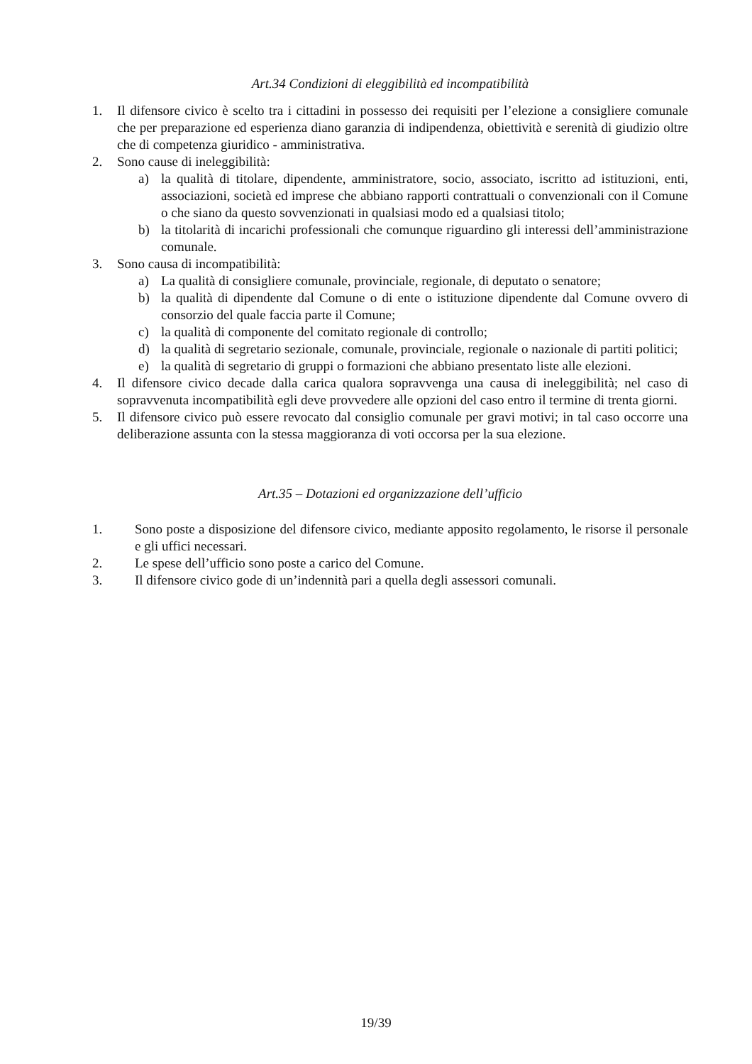Art.34 Condizioni di eleggibilità ed incompatibilità
1. Il difensore civico è scelto tra i cittadini in possesso dei requisiti per l’elezione a consigliere comunale che per preparazione ed esperienza diano garanzia di indipendenza, obiettività e serenità di giudizio oltre che di competenza giuridico - amministrativa.
2. Sono cause di ineleggibilità:
a) la qualità di titolare, dipendente, amministratore, socio, associato, iscritto ad istituzioni, enti, associazioni, società ed imprese che abbiano rapporti contrattuali o convenzionali con il Comune o che siano da questo sovvenzionati in qualsiasi modo ed a qualsiasi titolo;
b) la titolarità di incarichi professionali che comunque riguardino gli interessi dell’amministrazione comunale.
3. Sono causa di incompatibilità:
a) La qualità di consigliere comunale, provinciale, regionale, di deputato o senatore;
b) la qualità di dipendente dal Comune o di ente o istituzione dipendente dal Comune ovvero di consorzio del quale faccia parte il Comune;
c) la qualità di componente del comitato regionale di controllo;
d) la qualità di segretario sezionale, comunale, provinciale, regionale o nazionale di partiti politici;
e) la qualità di segretario di gruppi o formazioni che abbiano presentato liste alle elezioni.
4. Il difensore civico decade dalla carica qualora sopravvenga una causa di ineleggibilità; nel caso di sopravvenuta incompatibilità egli deve provvedere alle opzioni del caso entro il termine di trenta giorni.
5. Il difensore civico può essere revocato dal consiglio comunale per gravi motivi; in tal caso occorre una deliberazione assunta con la stessa maggioranza di voti occorsa per la sua elezione.
Art.35 – Dotazioni ed organizzazione dell’ufficio
1. Sono poste a disposizione del difensore civico, mediante apposito regolamento, le risorse il personale e gli uffici necessari.
2. Le spese dell’ufficio sono poste a carico del Comune.
3. Il difensore civico gode di un’indennità pari a quella degli assessori comunali.
19/39